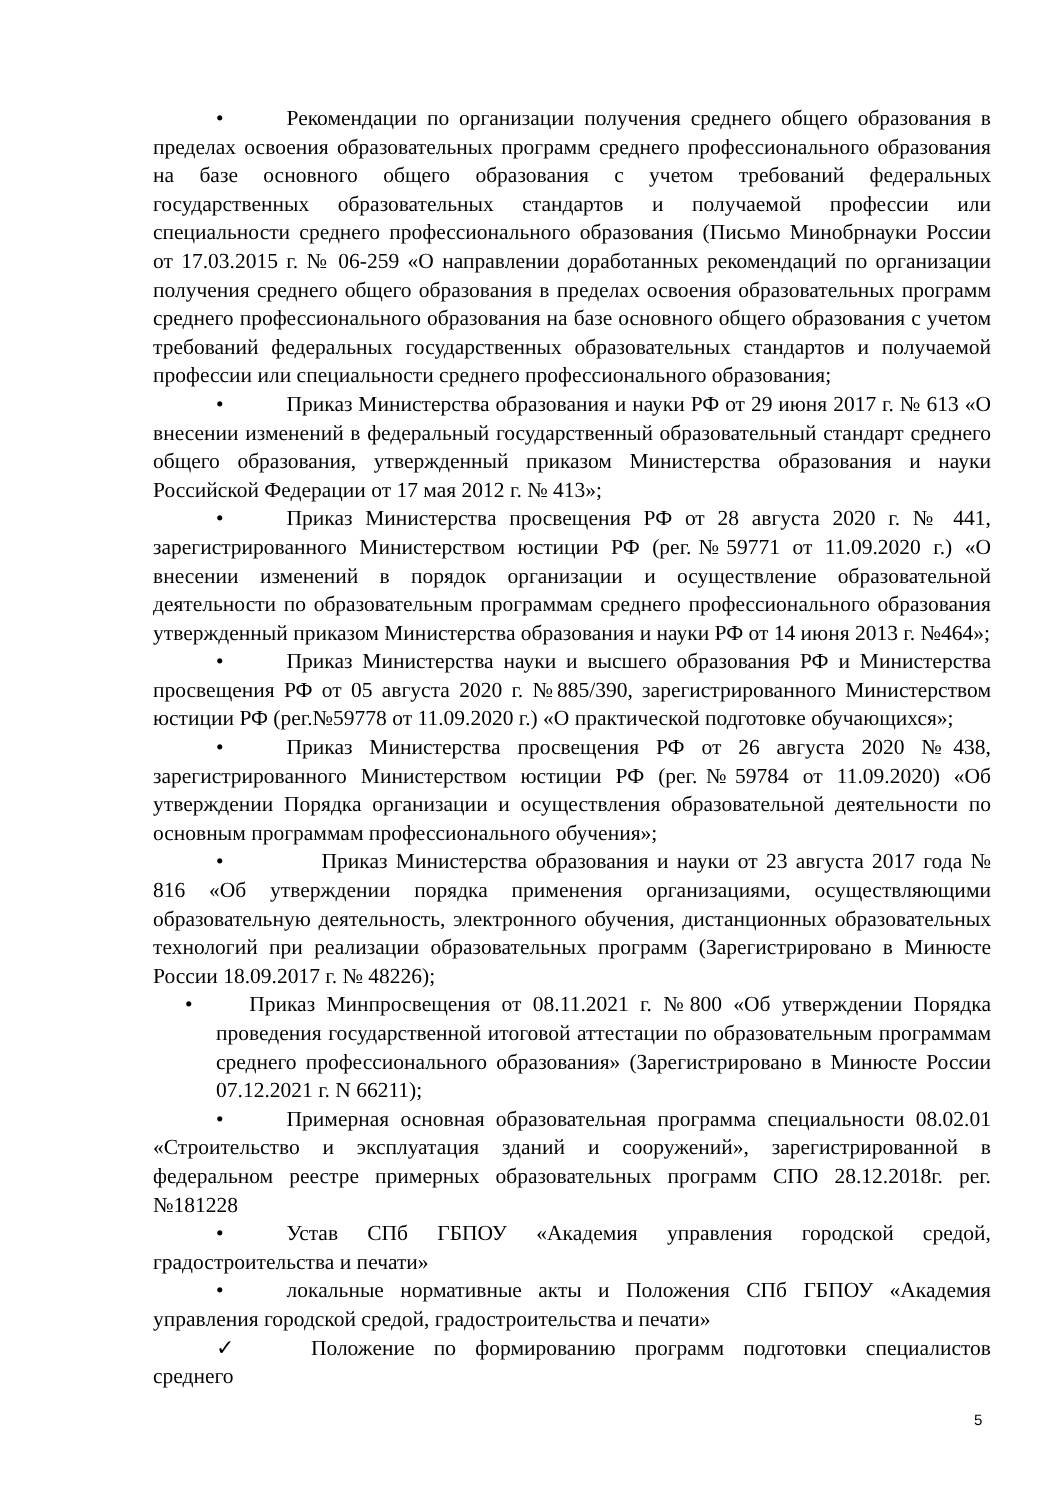• Рекомендации по организации получения среднего общего образования в пределах освоения образовательных программ среднего профессионального образования на базе основного общего образования с учетом требований федеральных государственных образовательных стандартов и получаемой профессии или специальности среднего профессионального образования (Письмо Минобрнауки России от 17.03.2015 г. № 06-259 «О направлении доработанных рекомендаций по организации получения среднего общего образования в пределах освоения образовательных программ среднего профессионального образования на базе основного общего образования с учетом требований федеральных государственных образовательных стандартов и получаемой профессии или специальности среднего профессионального образования;
• Приказ Министерства образования и науки РФ от 29 июня 2017 г. № 613 «О внесении изменений в федеральный государственный образовательный стандарт среднего общего образования, утвержденный приказом Министерства образования и науки Российской Федерации от 17 мая 2012 г. № 413»;
• Приказ Министерства просвещения РФ от 28 августа 2020 г. № 441, зарегистрированного Министерством юстиции РФ (рег.№59771 от 11.09.2020 г.) «О внесении изменений в порядок организации и осуществление образовательной деятельности по образовательным программам среднего профессионального образования утвержденный приказом Министерства образования и науки РФ от 14 июня 2013 г. №464»;
• Приказ Министерства науки и высшего образования РФ и Министерства просвещения РФ от 05 августа 2020 г. №885/390, зарегистрированного Министерством юстиции РФ (рег.№59778 от 11.09.2020 г.) «О практической подготовке обучающихся»;
• Приказ Министерства просвещения РФ от 26 августа 2020 №438, зарегистрированного Министерством юстиции РФ (рег.№59784 от 11.09.2020) «Об утверждении Порядка организации и осуществления образовательной деятельности по основным программам профессионального обучения»;
• Приказ Министерства образования и науки от 23 августа 2017 года № 816 «Об утверждении порядка применения организациями, осуществляющими образовательную деятельность, электронного обучения, дистанционных образовательных технологий при реализации образовательных программ (Зарегистрировано в Минюсте России 18.09.2017 г. № 48226);
• Приказ Минпросвещения от 08.11.2021 г. №800 «Об утверждении Порядка проведения государственной итоговой аттестации по образовательным программам среднего профессионального образования» (Зарегистрировано в Минюсте России 07.12.2021 г. N 66211);
• Примерная основная образовательная программа специальности 08.02.01 «Строительство и эксплуатация зданий и сооружений», зарегистрированной в федеральном реестре примерных образовательных программ СПО 28.12.2018г. рег. №181228
• Устав СПб ГБПОУ «Академия управления городской средой, градостроительства и печати»
• локальные нормативные акты и Положения СПб ГБПОУ «Академия управления городской средой, градостроительства и печати»
✓ Положение по формированию программ подготовки специалистов среднего
5